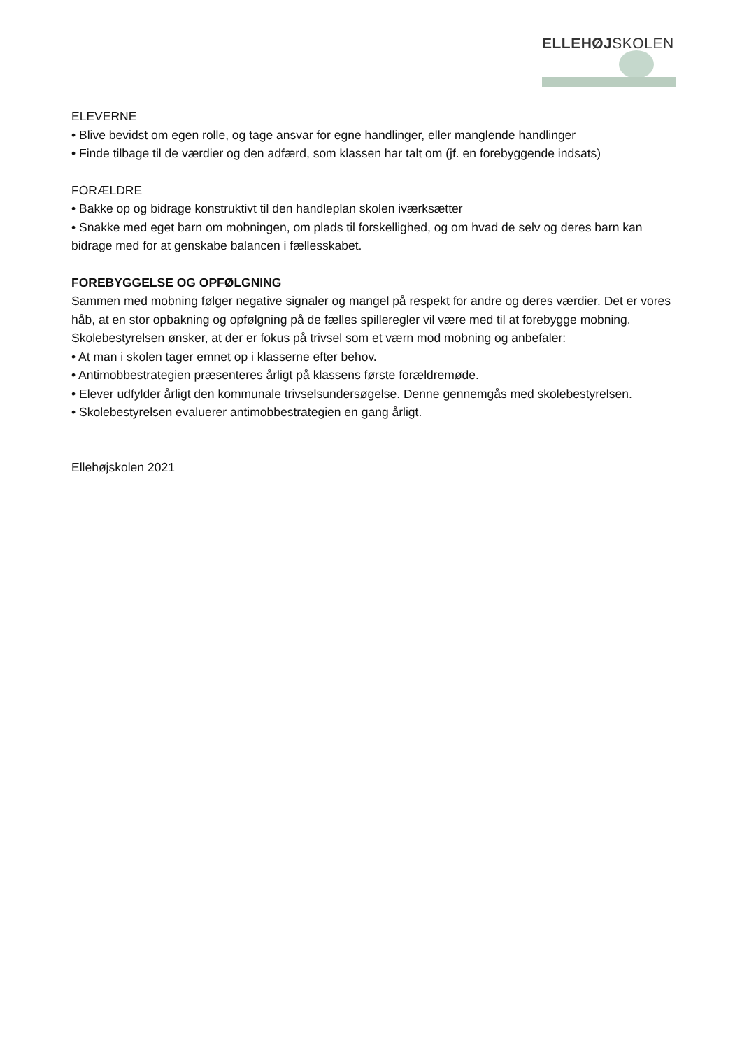ELLEHØJSKOLEN
ELEVERNE
• Blive bevidst om egen rolle, og tage ansvar for egne handlinger, eller manglende handlinger
• Finde tilbage til de værdier og den adfærd, som klassen har talt om (jf. en forebyggende indsats)
FORÆLDRE
• Bakke op og bidrage konstruktivt til den handleplan skolen iværksætter
• Snakke med eget barn om mobningen, om plads til forskellighed, og om hvad de selv og deres barn kan bidrage med for at genskabe balancen i fællesskabet.
FOREBYGGELSE OG OPFØLGNING
Sammen med mobning følger negative signaler og mangel på respekt for andre og deres værdier. Det er vores håb, at en stor opbakning og opfølgning på de fælles spilleregler vil være med til at forebygge mobning.
Skolebestyrelsen ønsker, at der er fokus på trivsel som et værn mod mobning og anbefaler:
• At man i skolen tager emnet op i klasserne efter behov.
• Antimobbestrategien præsenteres årligt på klassens første forældremøde.
• Elever udfylder årligt den kommunale trivselsundersøgelse. Denne gennemgås med skolebestyrelsen.
• Skolebestyrelsen evaluerer antimobbestrategien en gang årligt.
Ellehøjskolen 2021